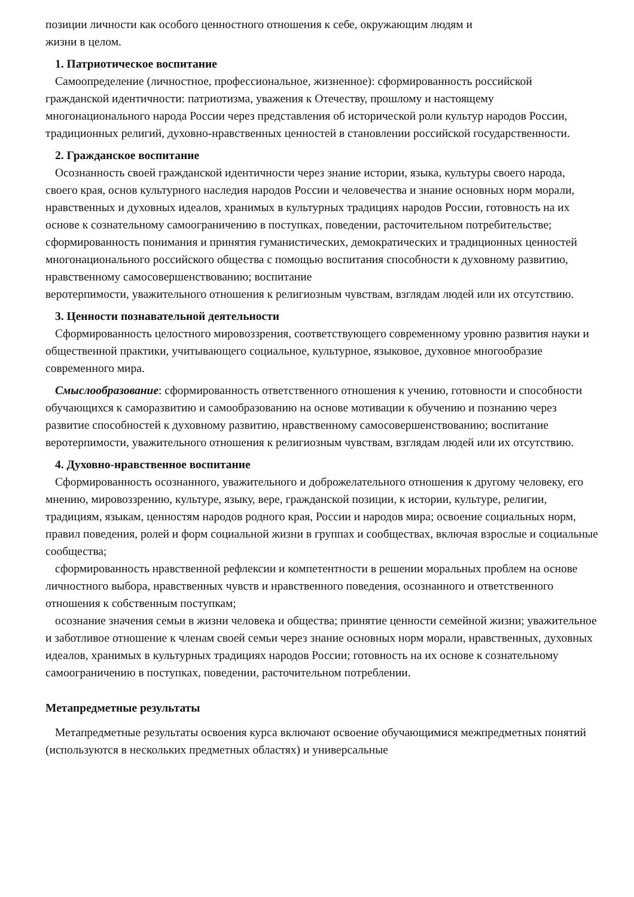позиции личности как особого ценностного отношения к себе, окружающим людям и
жизни в целом.
1. Патриотическое воспитание
Самоопределение (личностное, профессиональное, жизненное): сформированность российской гражданской идентичности: патриотизма, уважения к Отечеству, прошлому и настоящему многонационального народа России через представления об исторической роли культур народов России, традиционных религий, духовно-нравственных ценностей в становлении российской государственности.
2. Гражданское воспитание
Осознанность своей гражданской идентичности через знание истории, языка, культуры своего народа, своего края, основ культурного наследия народов России и человечества и знание основных норм морали, нравственных и духовных идеалов, хранимых в культурных традициях народов России, готовность на их основе к сознательному самоограничению в поступках, поведении, расточительном потребительстве; сформированность понимания и принятия гуманистических, демократических и традиционных ценностей многонационального российского общества с помощью воспитания способности к духовному развитию, нравственному самосовершенствованию; воспитание
веротерпимости, уважительного отношения к религиозным чувствам, взглядам людей или их отсутствию.
3. Ценности познавательной деятельности
Сформированность целостного мировоззрения, соответствующего современному уровню развития науки и общественной практики, учитывающего социальное, культурное, языковое, духовное многообразие современного мира.
Смыслообразование: сформированность ответственного отношения к учению, готовности и способности обучающихся к саморазвитию и самообразованию на основе мотивации к обучению и познанию через развитие способностей к духовному развитию, нравственному самосовершенствованию; воспитание веротерпимости, уважительного отношения к религиозным чувствам, взглядам людей или их отсутствию.
4. Духовно-нравственное воспитание
Сформированность осознанного, уважительного и доброжелательного отношения к другому человеку, его мнению, мировоззрению, культуре, языку, вере, гражданской позиции, к истории, культуре, религии, традициям, языкам, ценностям народов родного края, России и народов мира; освоение социальных норм, правил поведения, ролей и форм социальной жизни в группах и сообществах, включая взрослые и социальные сообщества;
сформированность нравственной рефлексии и компетентности в решении моральных проблем на основе личностного выбора, нравственных чувств и нравственного поведения, осознанного и ответственного отношения к собственным поступкам;
осознание значения семьи в жизни человека и общества; принятие ценности семейной жизни; уважительное и заботливое отношение к членам своей семьи через знание основных норм морали, нравственных, духовных идеалов, хранимых в культурных традициях народов России; готовность на их основе к сознательному самоограничению в поступках, поведении, расточительном потреблении.
Метапредметные результаты
Метапредметные результаты освоения курса включают освоение обучающимися межпредметных понятий (используются в нескольких предметных областях) и универсальные